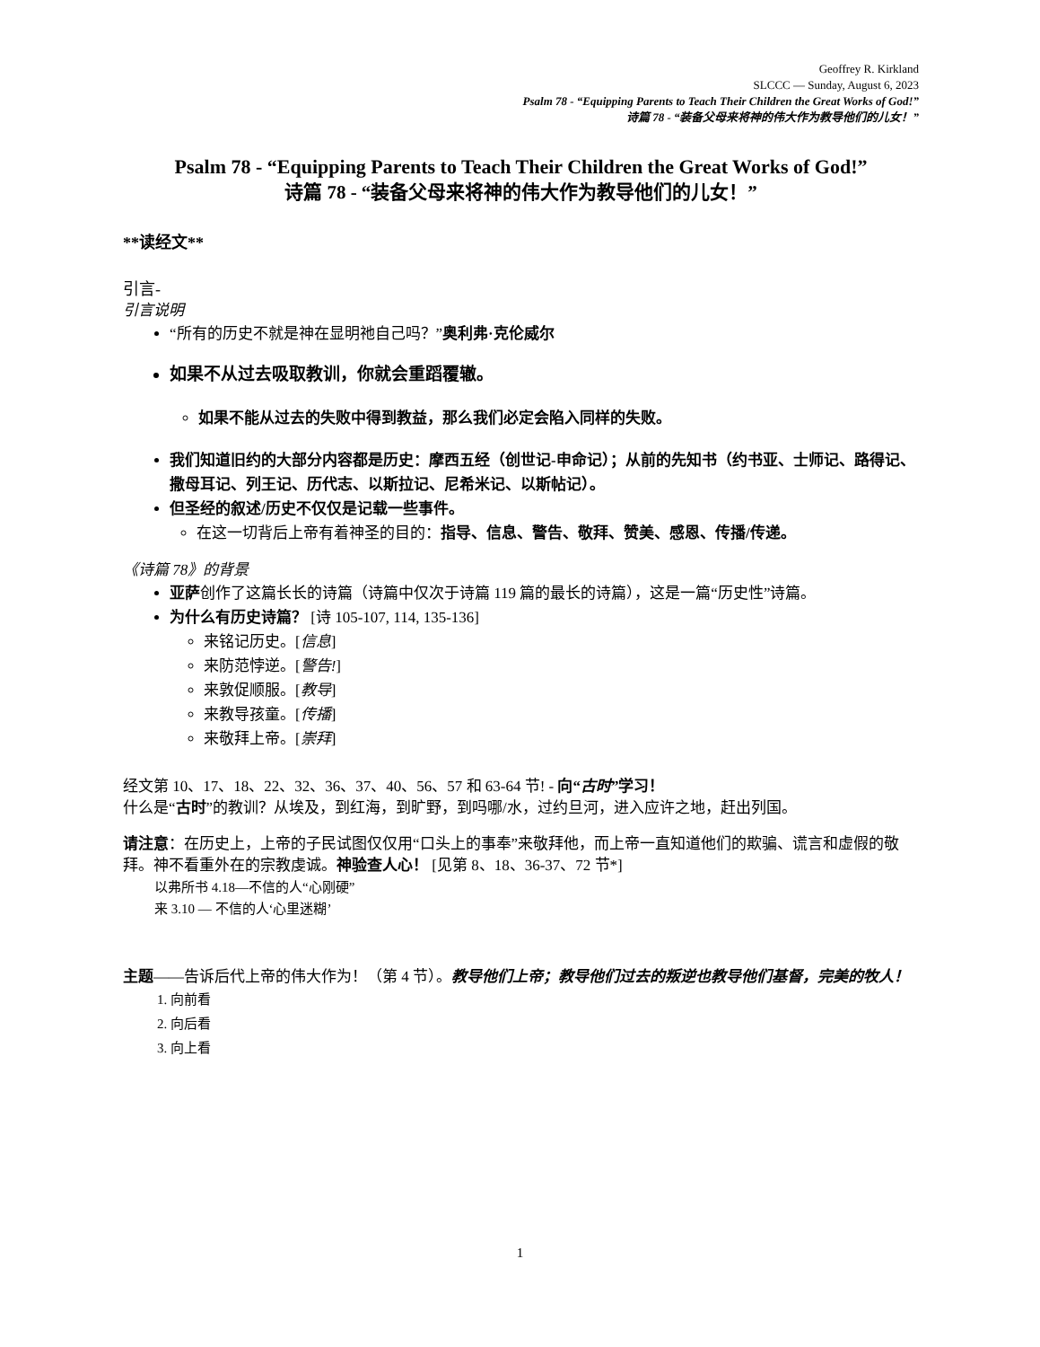Geoffrey R. Kirkland
SLCCC — Sunday, August 6, 2023
Psalm 78 - “Equipping Parents to Teach Their Children the Great Works of God!”
诗篇 78 - “装备父母来将神的伟大作为教导他们的儿女！”
Psalm 78 - “Equipping Parents to Teach Their Children the Great Works of God!”
诗篇 78 - “装备父母来将神的伟大作为教导他们的儿女！”
**读经文**
引言-
引言说明
“所有的历史不就是神在显明祂自己吗？”奥利弗·克伦威尔
如果不从过去吸取教训，你就会重蹈覆辙。
如果不能从过去的失败中得到教益，那么我们必定会陷入同样的失败。
我们知道旧约的大部分内容都是历史：摩西五经（创世记-申命记）；从前的先知书（约书亚、士师记、路得记、撒母耳记、列王记、历代志、以斯拉记、尼希米记、以斯帖记）。
但圣经的叙述/历史不仅仅是记载一些事件。
在这一切背后上帝有着神圣的目的：指导、信息、警告、敬拜、赞美、感恩、传播/传递。
《诗篇 78》的背景
亚萨创作了这篇长长的诗篇（诗篇中仅次于诗篇 119 篇的最长的诗篇），这是一篇“历史性”诗篇。
为什么有历史诗篇？ [诗 105-107, 114, 135-136]
来铭记历史。[信息]
来防范悖逆。[警告!]
来敦促顺服。[教导]
来教导孩童。[传播]
来敬拜上帝。[崇拜]
经文第 10、17、18、22、32、36、37、40、56、57 和 63-64 节! - 向“古时”学习！
什么是“古时”的教训？从埃及，到红海，到旷野，到吗哪/水，过约旦河，进入应许之地，赶出列国。
请注意：在历史上，上帝的子民试图仅仅用“口头上的事奉”来敬拜他，而上帝一直知道他们的欺骗、谎言和虚假的敬拜。神不看重外在的宗教虔诚。神验查人心！ [见第 8、18、36-37、72 节*]
以弗所书 4.18—不信的人“心刚硬”
来 3.10 — 不信的人‘心里迷糊’
主题——告诉后代上帝的伟大作为！（第 4 节）。教导他们上帝；教导他们过去的叛逆也教导他们基督，完美的牧人！
1. 向前看
2. 向后看
3. 向上看
1